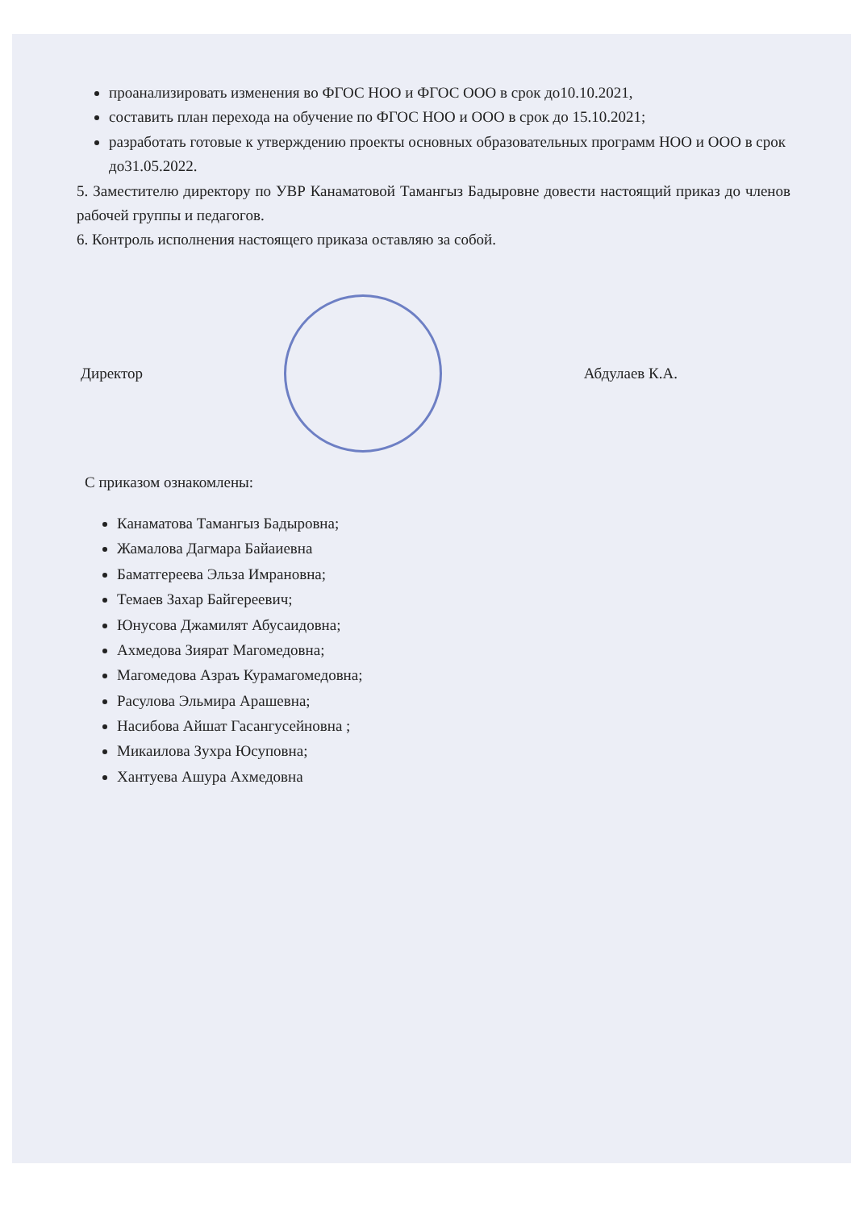проанализировать изменения во ФГОС НОО и ФГОС ООО в срок до10.10.2021,
составить план перехода на обучение по ФГОС НОО и ООО в срок до 15.10.2021;
разработать готовые к утверждению проекты основных образовательных программ НОО и ООО в срок до31.05.2022.
5. Заместителю директору по УВР Канаматовой Тамангыз Бадыровне довести настоящий приказ до членов рабочей группы и педагогов.
6. Контроль исполнения настоящего приказа оставляю за собой.
Директор Абдулаев К.А.
С приказом ознакомлены:
Канаматова Тамангыз Бадыровна;
Жамалова Дагмара Байаиевна
Баматгереева Эльза Имрановна;
Темаев Захар Байгереевич;
Юнусова Джамилят Абусаидовна;
Ахмедова Зиярат Магомедовна;
Магомедова Азраъ Курамагомедовна;
Расулова Эльмира Арашевна;
Насибова Айшат Гасангусейновна ;
Микаилова Зухра Юсуповна;
Хантуева Ашура Ахмедовна